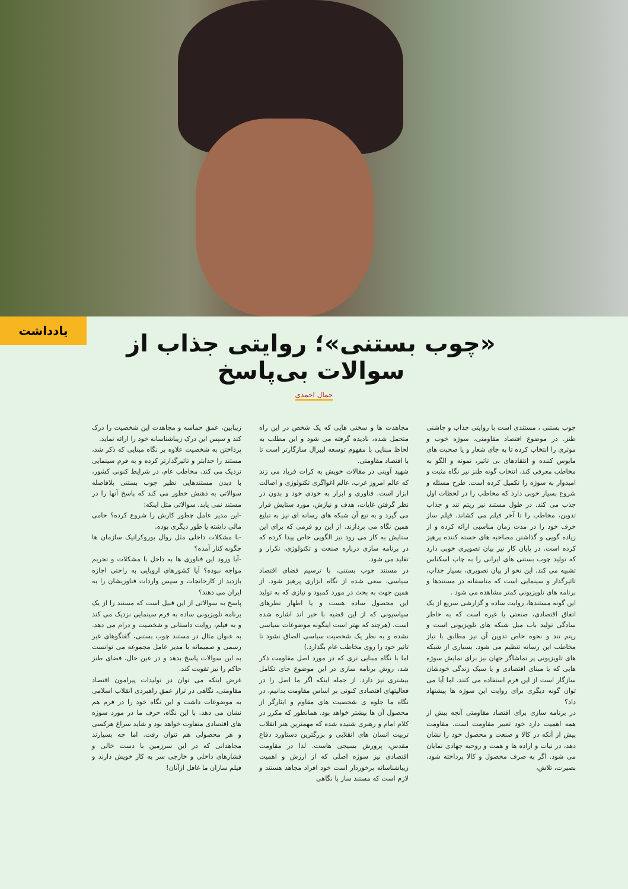یادداشت
«چوب بستنی»؛ روایتی جذاب از سوالات بی‌پاسخ
جمال احمدی
چوب بستنی ، مستندی است با روایتی جذاب و چاشنی طنز. در موضوع اقتصاد مقاومتی، سوژه خوب و موثری را انتخاب کرده تا به جای شعار و یا صحبت های مایوس کننده و انتقادهای بی تاثیر، نمونه و الگو به مخاطب معرفی کند. انتخاب گونه طنز نیز نگاه مثبت و امیدوار به سوژه را تکمیل کرده است. طرح مسئله و شروع بسیار خوبی دارد که مخاطب را در لحظات اول جذب می کند. در طول مستند نیز ریتم تند و جذاب تدوین، مخاطب را تا آخر فیلم می کشاند. فیلم ساز حرف خود را در مدت زمان مناسبی ارائه کرده و از زیاده گویی و گذاشتن مصاحبه های خسته کننده پرهیز کرده است. در پایان کار نیز بیان تصویری خوبی دارد که تولید چوب بستنی های ایرانی را به چاپ اسکناس تشبیه می کند. این نحو از بیان تصویری، بسیار جذاب، تاثیرگذار و سینمایی است که متاسفانه در مستندها و برنامه های تلویزیونی کمتر مشاهده می شود .
این گونه مستندها، روایت ساده و گزارشی سریع از یک اتفاق اقتصادی، صنعتی یا غیره است که به خاطر سادگی تولید باب میل شبکه های تلویزیونی است و ریتم تند و نحوه خاص تدوین آن نیز مطابق با نیاز مخاطب این رسانه تنظیم می شود. بسیاری از شبکه های تلویزیونی پر تماشاگر جهان نیز برای نمایش سوژه هایی که با مبنای اقتصادی و یا سبک زندگی خودشان سازگار است از این فرم استفاده می کنند. اما آیا می توان گونه دیگری برای روایت این سوژه ها پیشنهاد داد؟
در برنامه سازی برای اقتصاد مقاومتی آنچه بیش از همه اهمیت دارد خود تعبیر مقاومت است. مقاومت پیش از آنکه در کالا و صنعت و محصول خود را نشان دهد، در نیات و اراده ها و همت و روحیه جهادی نمایان می شود. اگر به صرف محصول و کالا پرداخته شود، بصیرت، تلاش،
مجاهدت ها و سختی هایی که یک شخص در این راه متحمل شده، نادیده گرفته می شود و این مطلب به لحاظ مبنایی با مفهوم توسعه لیبرال سازگارتر است تا با اقتصاد مقاومتی.
شهید آوینی در مقالات خویش به کرات فریاد می زند که عالم امروز غرب، عالم اغواگری تکنولوژی و اصالت ابزار است. فناوری و ابزار به خودی خود و بدون در نظر گرفتن غایات، هدف و نیازش، مورد ستایش قرار می گیرد و به تبع آن شبکه های رسانه ای نیز به تبلیغ همین نگاه می پردازند. از این رو فرمی که برای این ستایش به کار می رود نیز الگویی خاص پیدا کرده که در برنامه سازی درباره صنعت و تکنولوژی، تکرار و تقلید می شود.
در مستند چوب بستنی، با ترسیم فضای اقتصاد سیاسی، سعی شده از نگاه ابزاری پرهیز شود. از همین جهت به بحث در مورد کمبود و نیازی که به تولید این محصول ساده هست و یا اظهار نظرهای سیاسیونی که از این قضیه با خبر اند اشاره شده است. (هرچند که بهتر است اینگونه موضوعات سیاسی نشده و به نظر یک شخصیت سیاسی الصاق نشود تا تاثیر خود را روی مخاطب عام بگذارد.)
اما با نگاه مبنایی تری که در مورد اصل مقاومت ذکر شد، روش برنامه سازی در این موضوع جای تکامل بیشتری نیز دارد. از جمله اینکه اگر ما اصل را در فعالیتهای اقتصادی کنونی بر اساس مقاومت بدانیم، در نگاه ما جلوه ی شخصیت های مقاوم و ایثارگر از محصول آن ها بیشتر خواهد بود. همانطور که مکرر در کلام امام و رهبری شنیده شده که مهمترین هنر انقلاب تربیت انسان های انقلابی و بزرگترین دستاورد دفاع مقدس، پرورش بسیجی هاست. لذا در مقاومت اقتصادی نیز سوژه اصلی که از ارزش و اهمیت زیباشناسانه برخوردار است خود افراد مجاهد هستند و لازم است که مستند ساز با نگاهی
زیبابین، عمق حماسه و مجاهدت این شخصیت را درک کند و سپس این درک زیباشناسانه خود را ارائه نماید.
پرداختن به شخصیت علاوه بر نگاه مبنایی که ذکر شد، مستند را جذابتر و تاثیرگذارتر کرده و به فرم سینمایی نزدیک می کند. مخاطب عام، در شرایط کنونی کشور، با دیدن مستندهایی نظیر چوب بستنی بلافاصله سوالاتی به ذهنش خطور می کند که پاسخ آنها را در مستند نمی یابد. سوالاتی مثل اینکه:
-این مدیر عامل چطور کارش را شروع کرده؟ حامی مالی داشته یا طور دیگری بوده.
-با مشکلات داخلی مثل روال بوروکراتیک سازمان ها چگونه کنار آمده؟
-آیا ورود این فناوری ها به داخل با مشکلات و تحریم مواجه نبوده؟ آیا کشورهای اروپایی به راحتی اجازه بازدید از کارخانجات و سپس واردات فناوریشان را به ایران می دهند؟
پاسخ به سوالاتی از این قبیل است که مستند را از یک برنامه تلویزیونی ساده به فرم سینمایی نزدیک می کند و به فیلم، روایت داستانی و شخصیت و درام می دهد. به عنوان مثال در مستند چوب بستنی، گفتگوهای غیر رسمی و صمیمانه با مدیر عامل مجموعه می توانست به این سوالات پاسخ بدهد و در عین حال، فضای طنز حاکم را نیز تقویت کند.
غرض اینکه می توان در تولیدات پیرامون اقتصاد مقاومتی، نگاهی در تراز عمق راهبردی انقلاب اسلامی به موضوعات داشت و این نگاه خود را در فرم هم نشان می دهد. با این نگاه، حرف ما در مورد سوژه های اقتصادی متفاوت خواهد بود و شاید سراغ هرکسی و هر محصولی هم نتوان رفت. اما چه بسیارند مجاهدانی که در این سرزمین با دست خالی و فشارهای داخلی و خارجی سر به کار خویش دارند و فیلم سازان ما غافل ازآنان!